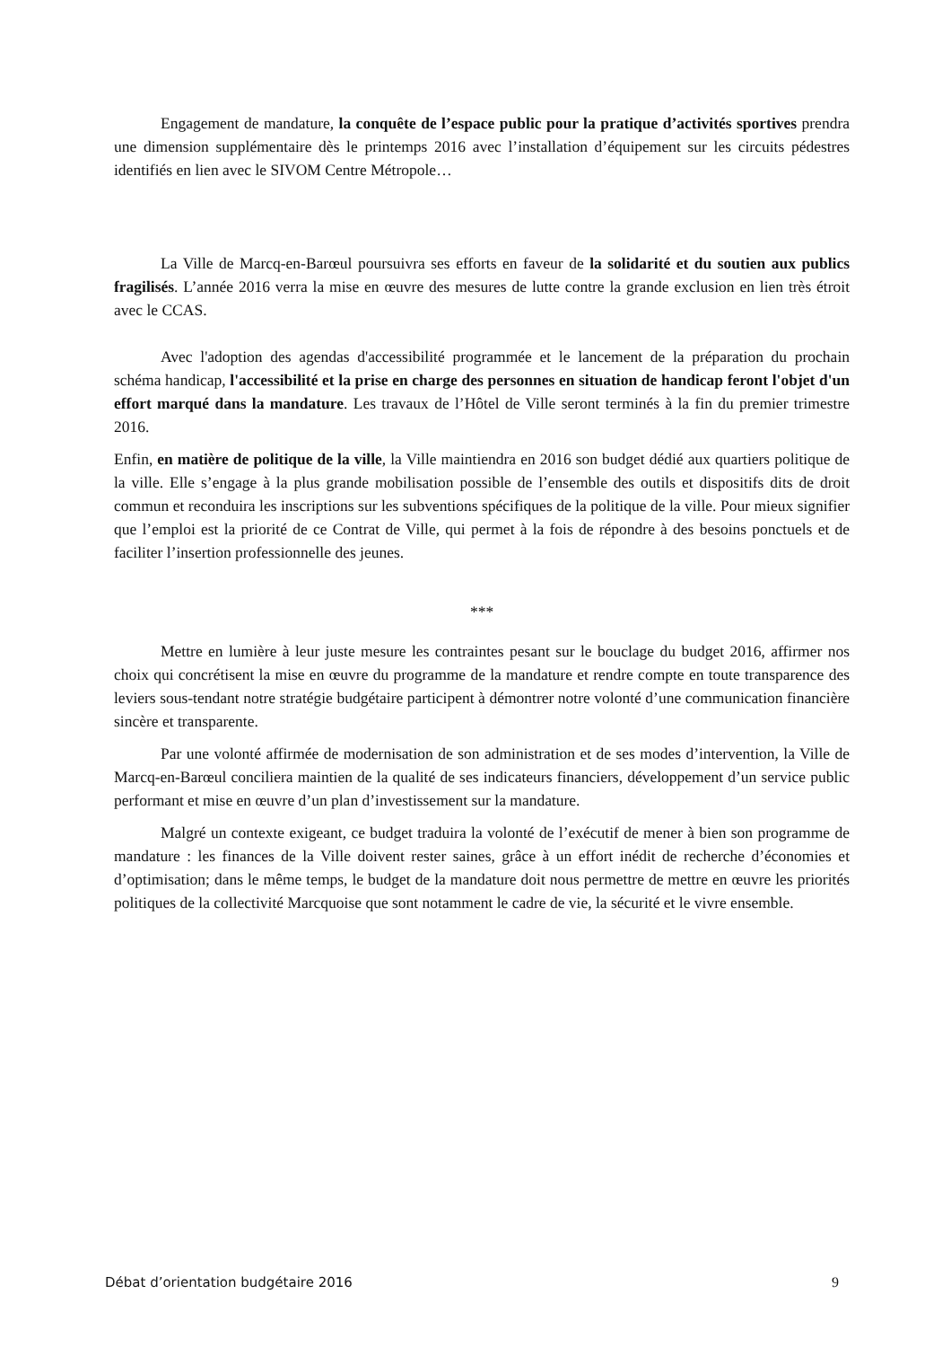Engagement de mandature, la conquête de l’espace public pour la pratique d’activités sportives prendra une dimension supplémentaire dès le printemps 2016 avec l’installation d’équipement sur les circuits pédestres identifiés en lien avec le SIVOM Centre Métropole…
La Ville de Marcq-en-Barœul poursuivra ses efforts en faveur de la solidarité et du soutien aux publics fragilisés. L’année 2016 verra la mise en œuvre des mesures de lutte contre la grande exclusion en lien très étroit avec le CCAS.
Avec l'adoption des agendas d'accessibilité programmée et le lancement de la préparation du prochain schéma handicap, l'accessibilité et la prise en charge des personnes en situation de handicap feront l'objet d'un effort marqué dans la mandature. Les travaux de l’Hôtel de Ville seront terminés à la fin du premier trimestre 2016.
Enfin, en matière de politique de la ville, la Ville maintiendra en 2016 son budget dédié aux quartiers politique de la ville. Elle s’engage à la plus grande mobilisation possible de l’ensemble des outils et dispositifs dits de droit commun et reconduira les inscriptions sur les subventions spécifiques de la politique de la ville. Pour mieux signifier que l’emploi est la priorité de ce Contrat de Ville, qui permet à la fois de répondre à des besoins ponctuels et de faciliter l’insertion professionnelle des jeunes.
***
Mettre en lumière à leur juste mesure les contraintes pesant sur le bouclage du budget 2016, affirmer nos choix qui concrétisent la mise en œuvre du programme de la mandature et rendre compte en toute transparence des leviers sous-tendant notre stratégie budgétaire participent à démontrer notre volonté d’une communication financière sincère et transparente.
Par une volonté affirmée de modernisation de son administration et de ses modes d’intervention, la Ville de Marcq-en-Barœul conciliera maintien de la qualité de ses indicateurs financiers, développement d’un service public performant et mise en œuvre d’un plan d’investissement sur la mandature.
Malgré un contexte exigeant, ce budget traduira la volonté de l’exécutif de mener à bien son programme de mandature : les finances de la Ville doivent rester saines, grâce à un effort inédit de recherche d’économies et d’optimisation; dans le même temps, le budget de la mandature doit nous permettre de mettre en œuvre les priorités politiques de la collectivité Marcquoise que sont notamment le cadre de vie, la sécurité et le vivre ensemble.
Débat d’orientation budgétaire 2016 9